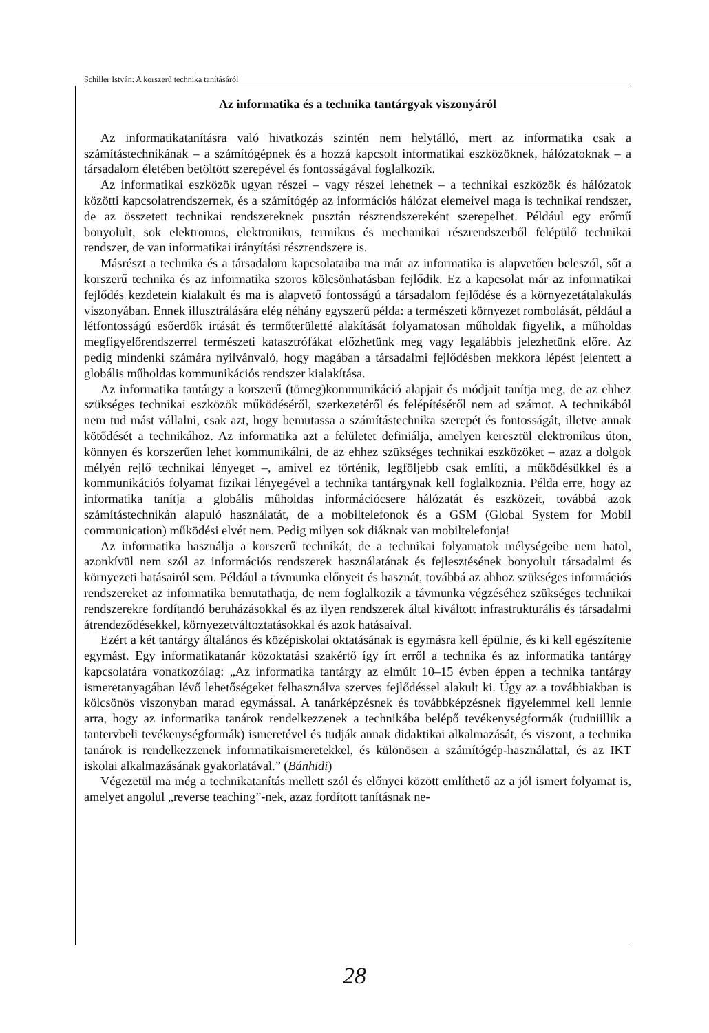Schiller István: A korszerű technika tanításáról
Az informatika és a technika tantárgyak viszonyáról
Az informatikatanításra való hivatkozás szintén nem helytálló, mert az informatika csak a számítástechnikának – a számítógépnek és a hozzá kapcsolt informatikai eszközöknek, hálózatoknak – a társadalom életében betöltött szerepével és fontosságával foglalkozik.
Az informatikai eszközök ugyan részei – vagy részei lehetnek – a technikai eszközök és hálózatok közötti kapcsolatrendszernek, és a számítógép az információs hálózat elemeivel maga is technikai rendszer, de az összetett technikai rendszereknek pusztán részrendszereként szerepelhet. Például egy erőmű bonyolult, sok elektromos, elektronikus, termikus és mechanikai részrendszerből felépülő technikai rendszer, de van informatikai irányítási részrendszere is.
Másrészt a technika és a társadalom kapcsolataiba ma már az informatika is alapvetően beleszól, sőt a korszerű technika és az informatika szoros kölcsönhatásban fejlődik. Ez a kapcsolat már az informatikai fejlődés kezdetein kialakult és ma is alapvető fontosságú a társadalom fejlődése és a környezetátalakulás viszonyában. Ennek illusztrálására elég néhány egyszerű példa: a természeti környezet rombolását, például a létfontosságú esőerdők irtását és termőterületté alakítását folyamatosan műholdak figyelik, a műholdas megfigyelőrendszerrel természeti katasztrófákat előzhetünk meg vagy legalábbis jelezhetünk előre. Az pedig mindenki számára nyilvánvaló, hogy magában a társadalmi fejlődésben mekkora lépést jelentett a globális műholdas kommunikációs rendszer kialakítása.
Az informatika tantárgy a korszerű (tömeg)kommunikáció alapjait és módjait tanítja meg, de az ehhez szükséges technikai eszközök működéséről, szerkezetéről és felépítéséről nem ad számot. A technikából nem tud mást vállalni, csak azt, hogy bemutassa a számítástechnika szerepét és fontosságát, illetve annak kötődését a technikához. Az informatika azt a felületet definiálja, amelyen keresztül elektronikus úton, könnyen és korszerűen lehet kommunikálni, de az ehhez szükséges technikai eszközöket – azaz a dolgok mélyén rejlő technikai lényeget –, amivel ez történik, legföljebb csak említi, a működésükkel és a kommunikációs folyamat fizikai lényegével a technika tantárgynak kell foglalkoznia. Példa erre, hogy az informatika tanítja a globális műholdas információcsere hálózatát és eszközeit, továbbá azok számítástechnikán alapuló használatát, de a mobiltelefonok és a GSM (Global System for Mobil communication) működési elvét nem. Pedig milyen sok diáknak van mobiltelefonja!
Az informatika használja a korszerű technikát, de a technikai folyamatok mélységeibe nem hatol, azonkívül nem szól az információs rendszerek használatának és fejlesztésének bonyolult társadalmi és környezeti hatásairól sem. Például a távmunka előnyeit és hasznát, továbbá az ahhoz szükséges információs rendszereket az informatika bemutathatja, de nem foglalkozik a távmunka végzéséhez szükséges technikai rendszerekre fordítandó beruházásokkal és az ilyen rendszerek által kiváltott infrastrukturális és társadalmi átrendeződésekkel, környezetváltoztatásokkal és azok hatásaival.
Ezért a két tantárgy általános és középiskolai oktatásának is egymásra kell épülnie, és ki kell egészítenie egymást. Egy informatikatanár közoktatási szakértő így írt erről a technika és az informatika tantárgy kapcsolatára vonatkozólag: „Az informatika tantárgy az elmúlt 10–15 évben éppen a technika tantárgy ismeretanyagában lévő lehetőségeket felhasználva szerves fejlődéssel alakult ki. Úgy az a továbbiakban is kölcsönös viszonyban marad egymással. A tanárképzésnek és továbbképzésnek figyelemmel kell lennie arra, hogy az informatika tanárok rendelkezzenek a technikába belépő tevékenységformák (tudniillik a tantervbeli tevékenységformák) ismeretével és tudják annak didaktikai alkalmazását, és viszont, a technika tanárok is rendelkezzenek informatikaismeretekkel, és különösen a számítógép-használattal, és az IKT iskolai alkalmazásának gyakorlatával.” (Bánhidi)
Végezetül ma még a technikatanítás mellett szól és előnyei között említhető az a jól ismert folyamat is, amelyet angolul „reverse teaching”-nek, azaz fordított tanításnak ne-
28